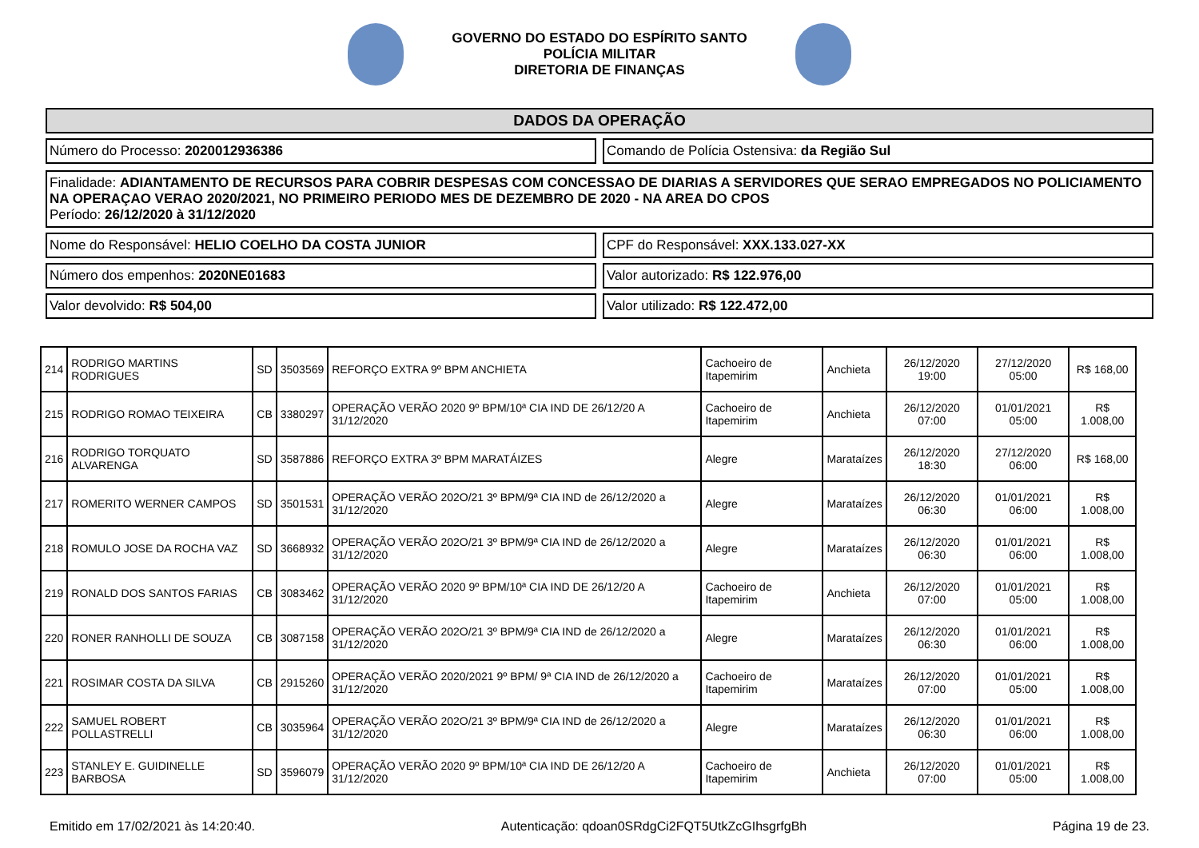GOVERNO DO ESTADO DO ESPÍRITO SANTO
POLÍCIA MILITAR
DIRETORIA DE FINANÇAS
DADOS DA OPERAÇÃO
Número do Processo: 2020012936386
Comando de Polícia Ostensiva: da Região Sul
Finalidade: ADIANTAMENTO DE RECURSOS PARA COBRIR DESPESAS COM CONCESSAO DE DIARIAS A SERVIDORES QUE SERAO EMPREGADOS NO POLICIAMENTO NA OPERAÇAO VERAO 2020/2021, NO PRIMEIRO PERIODO MES DE DEZEMBRO DE 2020 - NA AREA DO CPOS
Período: 26/12/2020 à 31/12/2020
Nome do Responsável: HELIO COELHO DA COSTA JUNIOR
CPF do Responsável: XXX.133.027-XX
Número dos empenhos: 2020NE01683
Valor autorizado: R$ 122.976,00
Valor devolvido: R$ 504,00 Valor utilizado: R$ 122.472,00
| 214 | RODRIGO MARTINS RODRIGUES | SD | 3503569 | REFORÇO EXTRA 9º BPM ANCHIETA | Cachoeiro de Itapemirim | Anchieta | 26/12/2020 19:00 | 27/12/2020 05:00 | R$ 168,00 |
| 215 | RODRIGO ROMAO TEIXEIRA | CB | 3380297 | OPERAÇÃO VERÃO 2020 9º BPM/10ª CIA IND DE 26/12/20 A 31/12/2020 | Cachoeiro de Itapemirim | Anchieta | 26/12/2020 07:00 | 01/01/2021 05:00 | R$ 1.008,00 |
| 216 | RODRIGO TORQUATO ALVARENGA | SD | 3587886 | REFORÇO EXTRA 3º BPM MARATÁIZES | Alegre | Marataízes | 26/12/2020 18:30 | 27/12/2020 06:00 | R$ 168,00 |
| 217 | ROMERITO WERNER CAMPOS | SD | 3501531 | OPERAÇÃO VERÃO 202O/21 3º BPM/9ª CIA IND de 26/12/2020 a 31/12/2020 | Alegre | Marataízes | 26/12/2020 06:30 | 01/01/2021 06:00 | R$ 1.008,00 |
| 218 | ROMULO JOSE DA ROCHA VAZ | SD | 3668932 | OPERAÇÃO VERÃO 202O/21 3º BPM/9ª CIA IND de 26/12/2020 a 31/12/2020 | Alegre | Marataízes | 26/12/2020 06:30 | 01/01/2021 06:00 | R$ 1.008,00 |
| 219 | RONALD DOS SANTOS FARIAS | CB | 3083462 | OPERAÇÃO VERÃO 2020 9º BPM/10ª CIA IND DE 26/12/20 A 31/12/2020 | Cachoeiro de Itapemirim | Anchieta | 26/12/2020 07:00 | 01/01/2021 05:00 | R$ 1.008,00 |
| 220 | RONER RANHOLLI DE SOUZA | CB | 3087158 | OPERAÇÃO VERÃO 202O/21 3º BPM/9ª CIA IND de 26/12/2020 a 31/12/2020 | Alegre | Marataízes | 26/12/2020 06:30 | 01/01/2021 06:00 | R$ 1.008,00 |
| 221 | ROSIMAR COSTA DA SILVA | CB | 2915260 | OPERAÇÃO VERÃO 2020/2021 9º BPM/ 9ª CIA IND de 26/12/2020 a 31/12/2020 | Cachoeiro de Itapemirim | Marataízes | 26/12/2020 07:00 | 01/01/2021 05:00 | R$ 1.008,00 |
| 222 | SAMUEL ROBERT POLLASTRELLI | CB | 3035964 | OPERAÇÃO VERÃO 202O/21 3º BPM/9ª CIA IND de 26/12/2020 a 31/12/2020 | Alegre | Marataízes | 26/12/2020 06:30 | 01/01/2021 06:00 | R$ 1.008,00 |
| 223 | STANLEY E. GUIDINELLE BARBOSA | SD | 3596079 | OPERAÇÃO VERÃO 2020 9º BPM/10ª CIA IND DE 26/12/20 A 31/12/2020 | Cachoeiro de Itapemirim | Anchieta | 26/12/2020 07:00 | 01/01/2021 05:00 | R$ 1.008,00 |
Emitido em 17/02/2021 às 14:20:40. Autenticação: qdoan0SRdgCi2FQT5UtkZcGIhsgrfgBh Página 19 de 23.